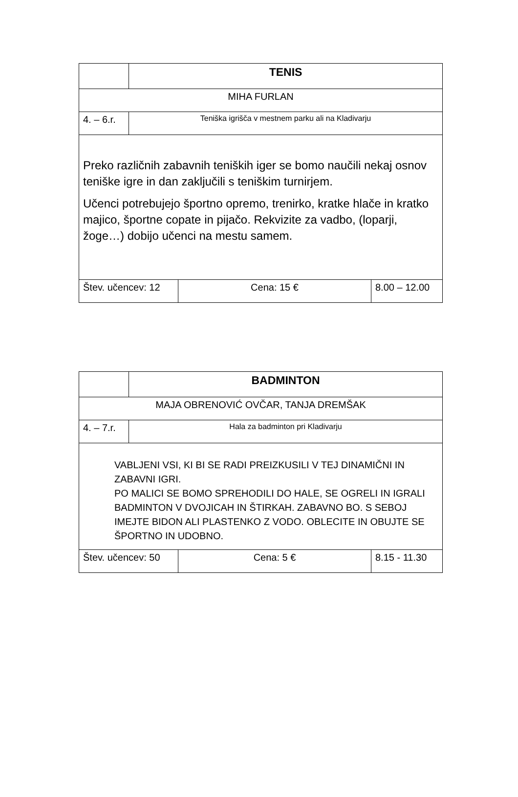| | TENIS | | |
| MIHA FURLAN | | | |
| 4. – 6.r. | Teniška igrišča v mestnem parku ali na Kladivarju | | |
| Preko različnih zabavnih teniških iger se bomo naučili nekaj osnov teniške igre in dan zaključili s teniškim turnirjem. Učenci potrebujejo športno opremo, trenirko, kratke hlače in kratko majico, športne copate in pijačo. Rekvizite za vadbo, (loparji, žoge…) dobijo učenci na mestu samem. | | | |
| Štev. učencev: 12 | | Cena: 15 € | 8.00 – 12.00 |
| | BADMINTON | | |
| MAJA OBRENOVIĆ OVČAR, TANJA DREMŠAK | | | |
| 4. – 7.r. | Hala za badminton pri Kladivarju | | |
| VABLJENI VSI, KI BI SE RADI PREIZKUSILI V TEJ DINAMIČNI IN ZABAVNI IGRI. PO MALICI SE BOMO SPREHODILI DO HALE, SE OGRELI IN IGRALI BADMINTON V DVOJICAH IN ŠTIRKAH. ZABAVNO BO. S SEBOJ IMEJTE BIDON ALI PLASTENKO Z VODO. OBLECITE IN OBUJTE SE ŠPORTNO IN UDOBNO. | | | |
| Štev. učencev: 50 | | Cena: 5 € | 8.15 - 11.30 |